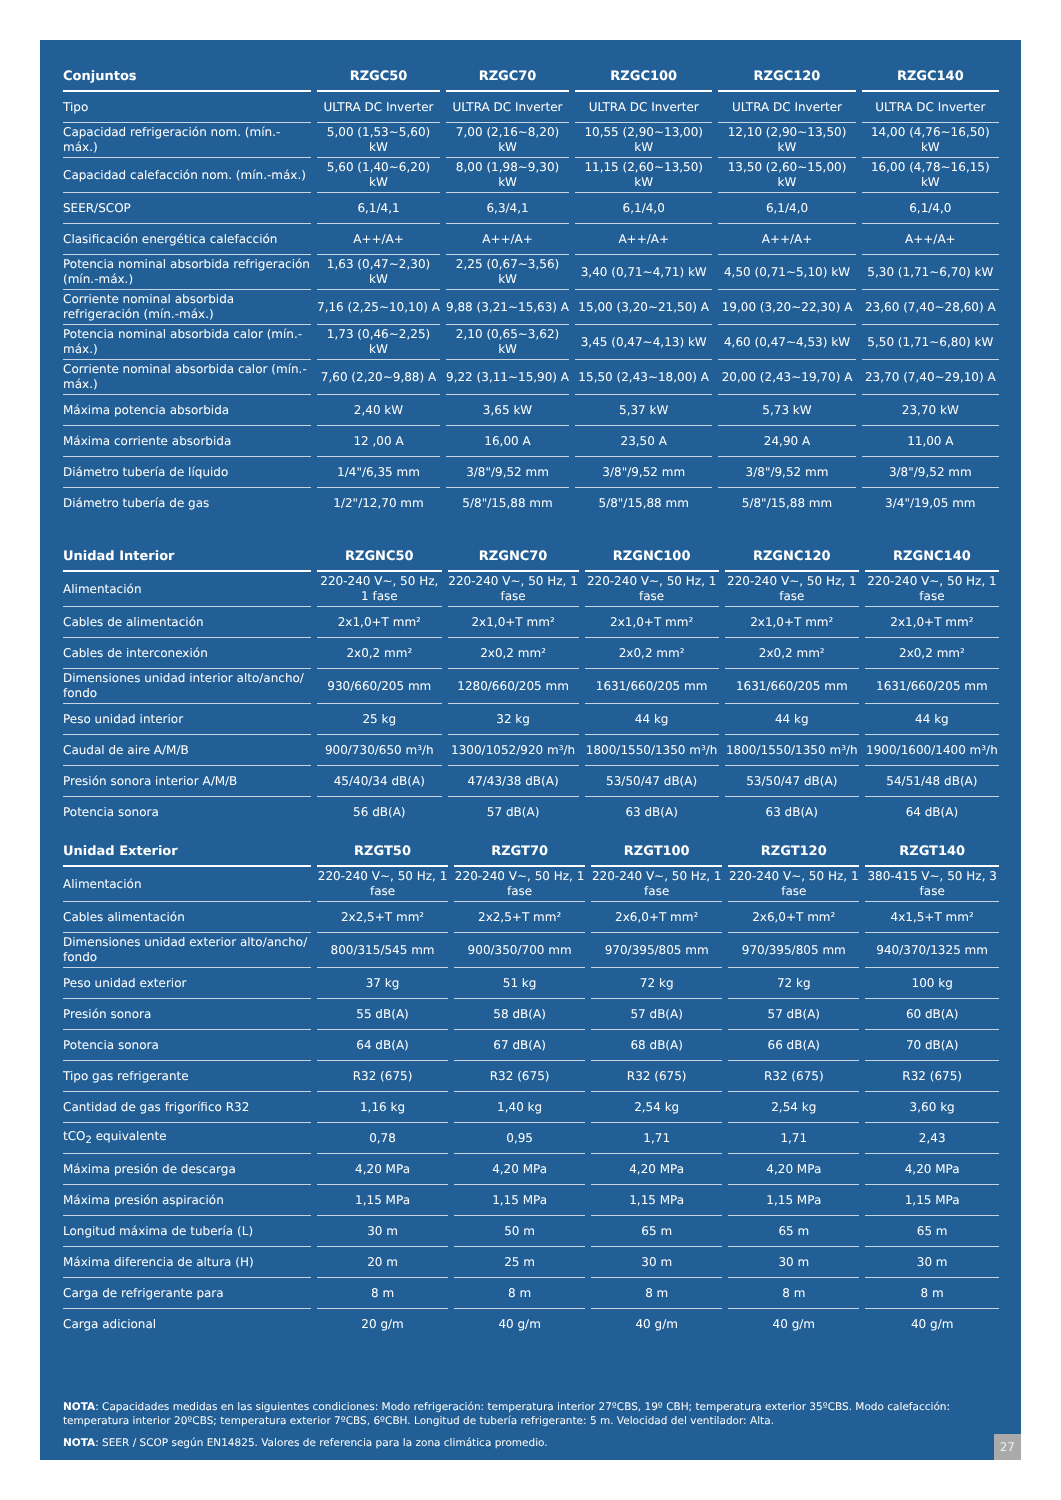| Conjuntos | RZGC50 | RZGC70 | RZGC100 | RZGC120 | RZGC140 |
| --- | --- | --- | --- | --- | --- |
| Tipo | ULTRA DC Inverter | ULTRA DC Inverter | ULTRA DC Inverter | ULTRA DC Inverter | ULTRA DC Inverter |
| Capacidad refrigeración nom. (mín.-máx.) | 5,00 (1,53~5,60) kW | 7,00 (2,16~8,20) kW | 10,55 (2,90~13,00) kW | 12,10 (2,90~13,50) kW | 14,00 (4,76~16,50) kW |
| Capacidad calefacción nom. (mín.-máx.) | 5,60 (1,40~6,20) kW | 8,00 (1,98~9,30) kW | 11,15 (2,60~13,50) kW | 13,50 (2,60~15,00) kW | 16,00 (4,78~16,15) kW |
| SEER/SCOP | 6,1/4,1 | 6,3/4,1 | 6,1/4,0 | 6,1/4,0 | 6,1/4,0 |
| Clasificación energética calefacción | A++/A+ | A++/A+ | A++/A+ | A++/A+ | A++/A+ |
| Potencia nominal absorbida refrigeración (mín.-máx.) | 1,63 (0,47~2,30) kW | 2,25 (0,67~3,56) kW | 3,40 (0,71~4,71) kW | 4,50 (0,71~5,10) kW | 5,30 (1,71~6,70) kW |
| Corriente nominal absorbida refrigeración (mín.-máx.) | 7,16 (2,25~10,10) A | 9,88 (3,21~15,63) A | 15,00 (3,20~21,50) A | 19,00 (3,20~22,30) A | 23,60 (7,40~28,60) A |
| Potencia nominal absorbida calor (mín.-máx.) | 1,73 (0,46~2,25) kW | 2,10 (0,65~3,62) kW | 3,45 (0,47~4,13) kW | 4,60 (0,47~4,53) kW | 5,50 (1,71~6,80) kW |
| Corriente nominal absorbida calor (mín.-máx.) | 7,60 (2,20~9,88) A | 9,22 (3,11~15,90) A | 15,50 (2,43~18,00) A | 20,00 (2,43~19,70) A | 23,70 (7,40~29,10) A |
| Máxima potencia absorbida | 2,40 kW | 3,65 kW | 5,37 kW | 5,73 kW | 23,70 kW |
| Máxima corriente absorbida | 12 ,00 A | 16,00 A | 23,50 A | 24,90 A | 11,00 A |
| Diámetro tubería de líquido | 1/4"/6,35 mm | 3/8"/9,52 mm | 3/8"/9,52 mm | 3/8"/9,52 mm | 3/8"/9,52 mm |
| Diámetro tubería de gas | 1/2"/12,70 mm | 5/8"/15,88 mm | 5/8"/15,88 mm | 5/8"/15,88 mm | 3/4"/19,05 mm |
| Unidad Interior | RZGNC50 | RZGNC70 | RZGNC100 | RZGNC120 | RZGNC140 |
| --- | --- | --- | --- | --- | --- |
| Alimentación | 220-240 V~, 50 Hz, 1 fase | 220-240 V~, 50 Hz, 1 fase | 220-240 V~, 50 Hz, 1 fase | 220-240 V~, 50 Hz, 1 fase | 220-240 V~, 50 Hz, 1 fase |
| Cables de alimentación | 2x1,0+T mm² | 2x1,0+T mm² | 2x1,0+T mm² | 2x1,0+T mm² | 2x1,0+T mm² |
| Cables de interconexión | 2x0,2 mm² | 2x0,2 mm² | 2x0,2 mm² | 2x0,2 mm² | 2x0,2 mm² |
| Dimensiones unidad interior alto/ancho/ fondo | 930/660/205 mm | 1280/660/205 mm | 1631/660/205 mm | 1631/660/205 mm | 1631/660/205 mm |
| Peso unidad interior | 25 kg | 32 kg | 44 kg | 44 kg | 44 kg |
| Caudal de aire A/M/B | 900/730/650 m³/h | 1300/1052/920 m³/h | 1800/1550/1350 m³/h | 1800/1550/1350 m³/h | 1900/1600/1400 m³/h |
| Presión sonora interior A/M/B | 45/40/34 dB(A) | 47/43/38 dB(A) | 53/50/47 dB(A) | 53/50/47 dB(A) | 54/51/48 dB(A) |
| Potencia sonora | 56 dB(A) | 57 dB(A) | 63 dB(A) | 63 dB(A) | 64 dB(A) |
| Unidad Exterior | RZGT50 | RZGT70 | RZGT100 | RZGT120 | RZGT140 |
| --- | --- | --- | --- | --- | --- |
| Alimentación | 220-240 V~, 50 Hz, 1 fase | 220-240 V~, 50 Hz, 1 fase | 220-240 V~, 50 Hz, 1 fase | 220-240 V~, 50 Hz, 1 fase | 380-415 V~, 50 Hz, 3 fase |
| Cables alimentación | 2x2,5+T mm² | 2x2,5+T mm² | 2x6,0+T mm² | 2x6,0+T mm² | 4x1,5+T mm² |
| Dimensiones unidad exterior alto/ancho/ fondo | 800/315/545 mm | 900/350/700 mm | 970/395/805 mm | 970/395/805 mm | 940/370/1325 mm |
| Peso unidad exterior | 37 kg | 51 kg | 72 kg | 72 kg | 100 kg |
| Presión sonora | 55 dB(A) | 58 dB(A) | 57 dB(A) | 57 dB(A) | 60 dB(A) |
| Potencia sonora | 64 dB(A) | 67 dB(A) | 68 dB(A) | 66 dB(A) | 70 dB(A) |
| Tipo gas refrigerante | R32 (675) | R32 (675) | R32 (675) | R32 (675) | R32 (675) |
| Cantidad de gas frigorífico R32 | 1,16 kg | 1,40 kg | 2,54 kg | 2,54 kg | 3,60 kg |
| tCO<sub>2</sub> equivalente | 0,78 | 0,95 | 1,71 | 1,71 | 2,43 |
| Máxima presión de descarga | 4,20 MPa | 4,20 MPa | 4,20 MPa | 4,20 MPa | 4,20 MPa |
| Máxima presión aspiración | 1,15 MPa | 1,15 MPa | 1,15 MPa | 1,15 MPa | 1,15 MPa |
| Longitud máxima de tubería (L) | 30 m | 50 m | 65 m | 65 m | 65 m |
| Máxima diferencia de altura (H) | 20 m | 25 m | 30 m | 30 m | 30 m |
| Carga de refrigerante para | 8 m | 8 m | 8 m | 8 m | 8 m |
| Carga adicional | 20 g/m | 40 g/m | 40 g/m | 40 g/m | 40 g/m |
NOTA: Capacidades medidas en las siguientes condiciones: Modo refrigeración: temperatura interior 27ºCBS, 19º CBH; temperatura exterior 35ºCBS. Modo calefacción: temperatura interior 20ºCBS; temperatura exterior 7ºCBS, 6ºCBH. Longitud de tubería refrigerante: 5 m. Velocidad del ventilador: Alta.
NOTA: SEER / SCOP según EN14825. Valores de referencia para la zona climática promedio.
27